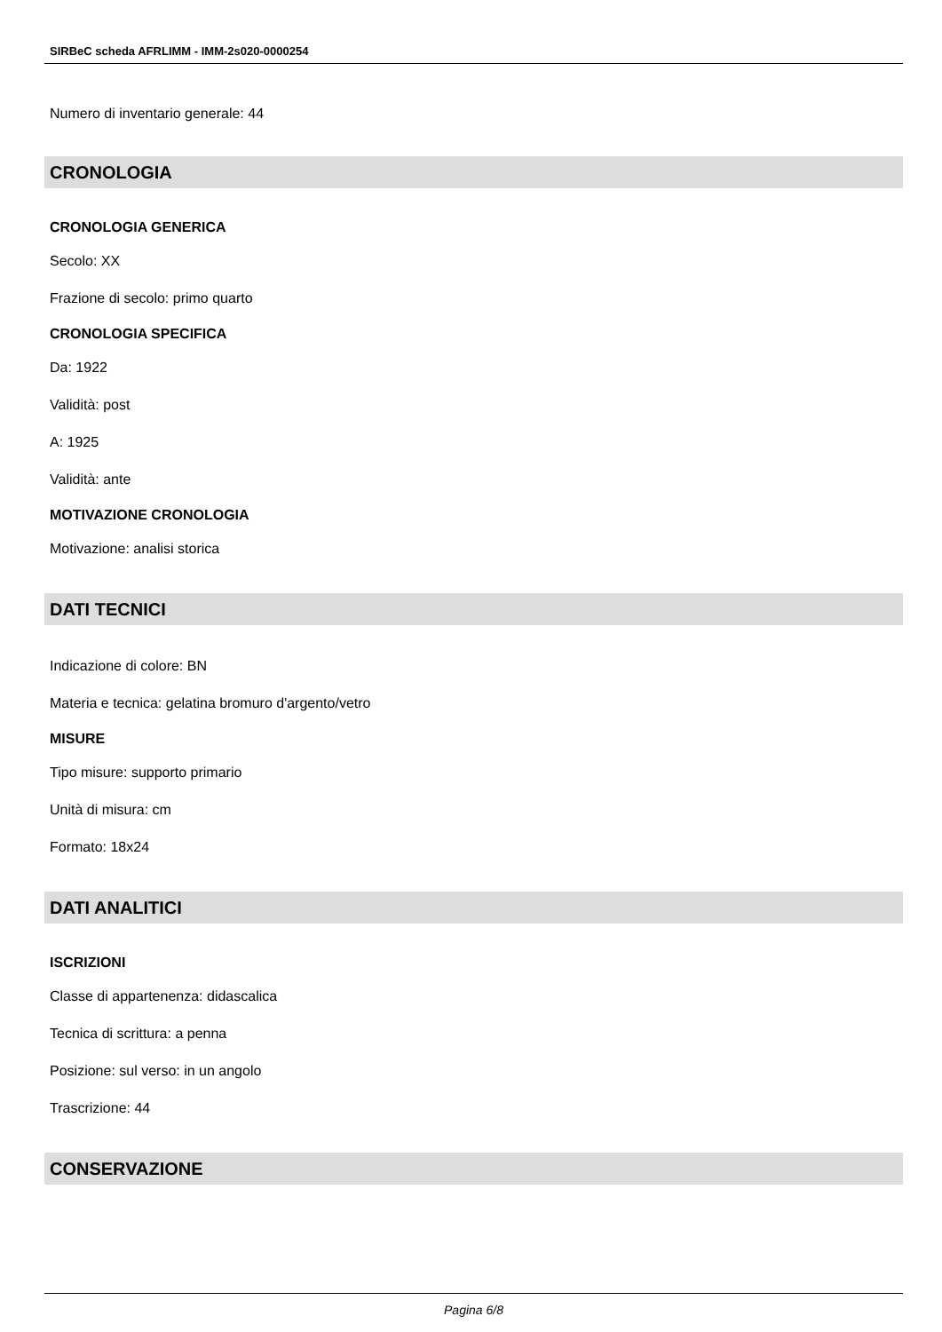SIRBeC scheda AFRLIMM - IMM-2s020-0000254
Numero di inventario generale: 44
CRONOLOGIA
CRONOLOGIA GENERICA
Secolo: XX
Frazione di secolo: primo quarto
CRONOLOGIA SPECIFICA
Da: 1922
Validità: post
A: 1925
Validità: ante
MOTIVAZIONE CRONOLOGIA
Motivazione: analisi storica
DATI TECNICI
Indicazione di colore: BN
Materia e tecnica: gelatina bromuro d'argento/vetro
MISURE
Tipo misure: supporto primario
Unità di misura: cm
Formato: 18x24
DATI ANALITICI
ISCRIZIONI
Classe di appartenenza: didascalica
Tecnica di scrittura: a penna
Posizione: sul verso: in un angolo
Trascrizione: 44
CONSERVAZIONE
Pagina 6/8